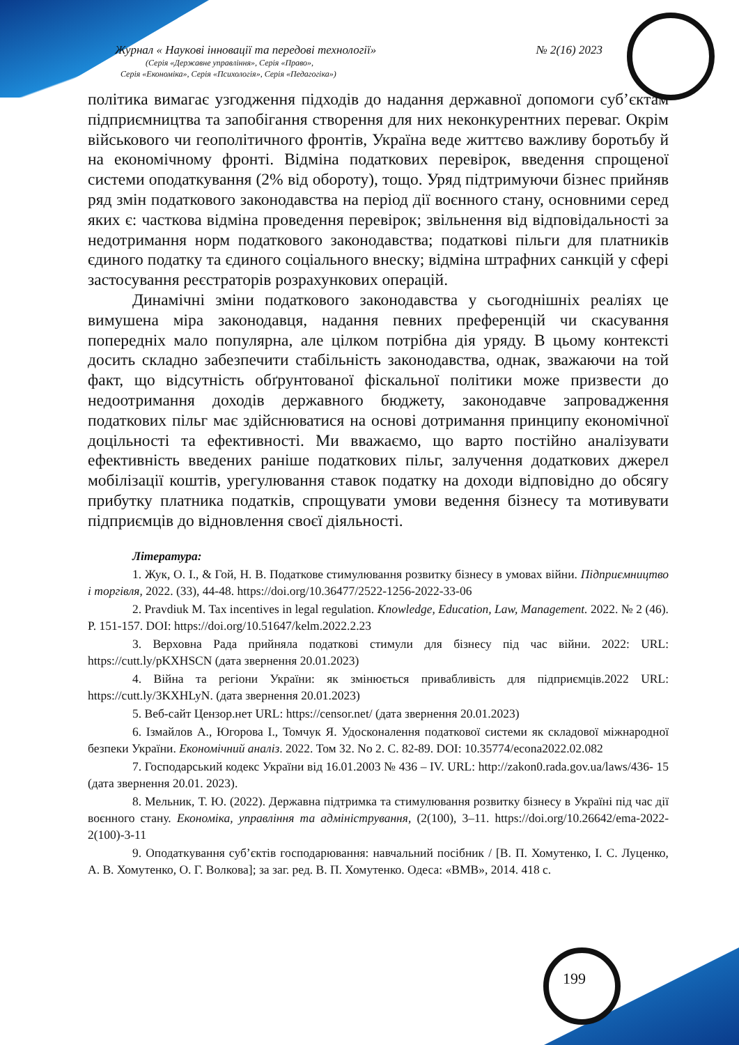Журнал « Наукові інновації та передові технології» № 2(16) 2023
(Серія «Державне управління», Серія «Право»,
Серія «Економіка», Серія «Психологія», Серія «Педагогіка»)
політика вимагає узгодження підходів до надання державної допомоги суб’єктам підприємництва та запобігання створення для них неконкурентних переваг. Окрім військового чи геополітичного фронтів, Україна веде життєво важливу боротьбу й на економічному фронті. Відміна податкових перевірок, введення спрощеної системи оподаткування (2% від обороту), тощо. Уряд підтримуючи бізнес прийняв ряд змін податкового законодавства на період дії воєнного стану, основними серед яких є: часткова відміна проведення перевірок; звільнення від відповідальності за недотримання норм податкового законодавства; податкові пільги для платників єдиного податку та єдиного соціального внеску; відміна штрафних санкцій у сфері застосування реєстраторів розрахункових операцій.
Динамічні зміни податкового законодавства у сьогоднішніх реаліях це вимушена міра законодавця, надання певних преференцій чи скасування попередніх мало популярна, але цілком потрібна дія уряду. В цьому контексті досить складно забезпечити стабільність законодавства, однак, зважаючи на той факт, що відсутність обґрунтованої фіскальної політики може призвести до недоотримання доходів державного бюджету, законодавче запровадження податкових пільг має здійснюватися на основі дотримання принципу економічної доцільності та ефективності. Ми вважаємо, що варто постійно аналізувати ефективність введених раніше податкових пільг, залучення додаткових джерел мобілізації коштів, урегулювання ставок податку на доходи відповідно до обсягу прибутку платника податків, спрощувати умови ведення бізнесу та мотивувати підприємців до відновлення своєї діяльності.
Література:
1. Жук, О. І., & Гой, Н. В. Податкове стимулювання розвитку бізнесу в умовах війни. Підприємництво і торгівля, 2022. (33), 44-48. https://doi.org/10.36477/2522-1256-2022-33-06
2. Pravdiuk M. Tax incentives in legal regulation. Knowledge, Education, Law, Management. 2022. № 2 (46). P. 151-157. DOI: https://doi.org/10.51647/kelm.2022.2.23
3. Верховна Рада прийняла податкові стимули для бізнесу під час війни. 2022: URL: https://cutt.ly/pKXHSCN (дата звернення 20.01.2023)
4. Війна та регіони України: як змінюється привабливість для підприємців.2022 URL: https://cutt.ly/3KXHLyN. (дата звернення 20.01.2023)
5. Веб-сайт Цензор.нет URL: https://censor.net/ (дата звернення 20.01.2023)
6. Ізмайлов А., Югорова І., Томчук Я. Удосконалення податкової системи як складової міжнародної безпеки України. Економічний аналіз. 2022. Том 32. No 2. С. 82-89. DOI: 10.35774/econa2022.02.082
7. Господарський кодекс України від 16.01.2003 № 436 – IV. URL: http://zakon0.rada.gov.ua/laws/436- 15 (дата звернення 20.01. 2023).
8. Мельник, Т. Ю. (2022). Державна підтримка та стимулювання розвитку бізнесу в Україні під час дії воєнного стану. Економіка, управління та адміністрування, (2(100), 3–11. https://doi.org/10.26642/ema-2022-2(100)-3-11
9. Оподаткування суб’єктів господарювання: навчальний посібник / [В. П. Хомутенко, І. С. Луценко, А. В. Хомутенко, О. Г. Волкова]; за заг. ред. В. П. Хомутенко. Одеса: «ВМВ», 2014. 418 с.
199